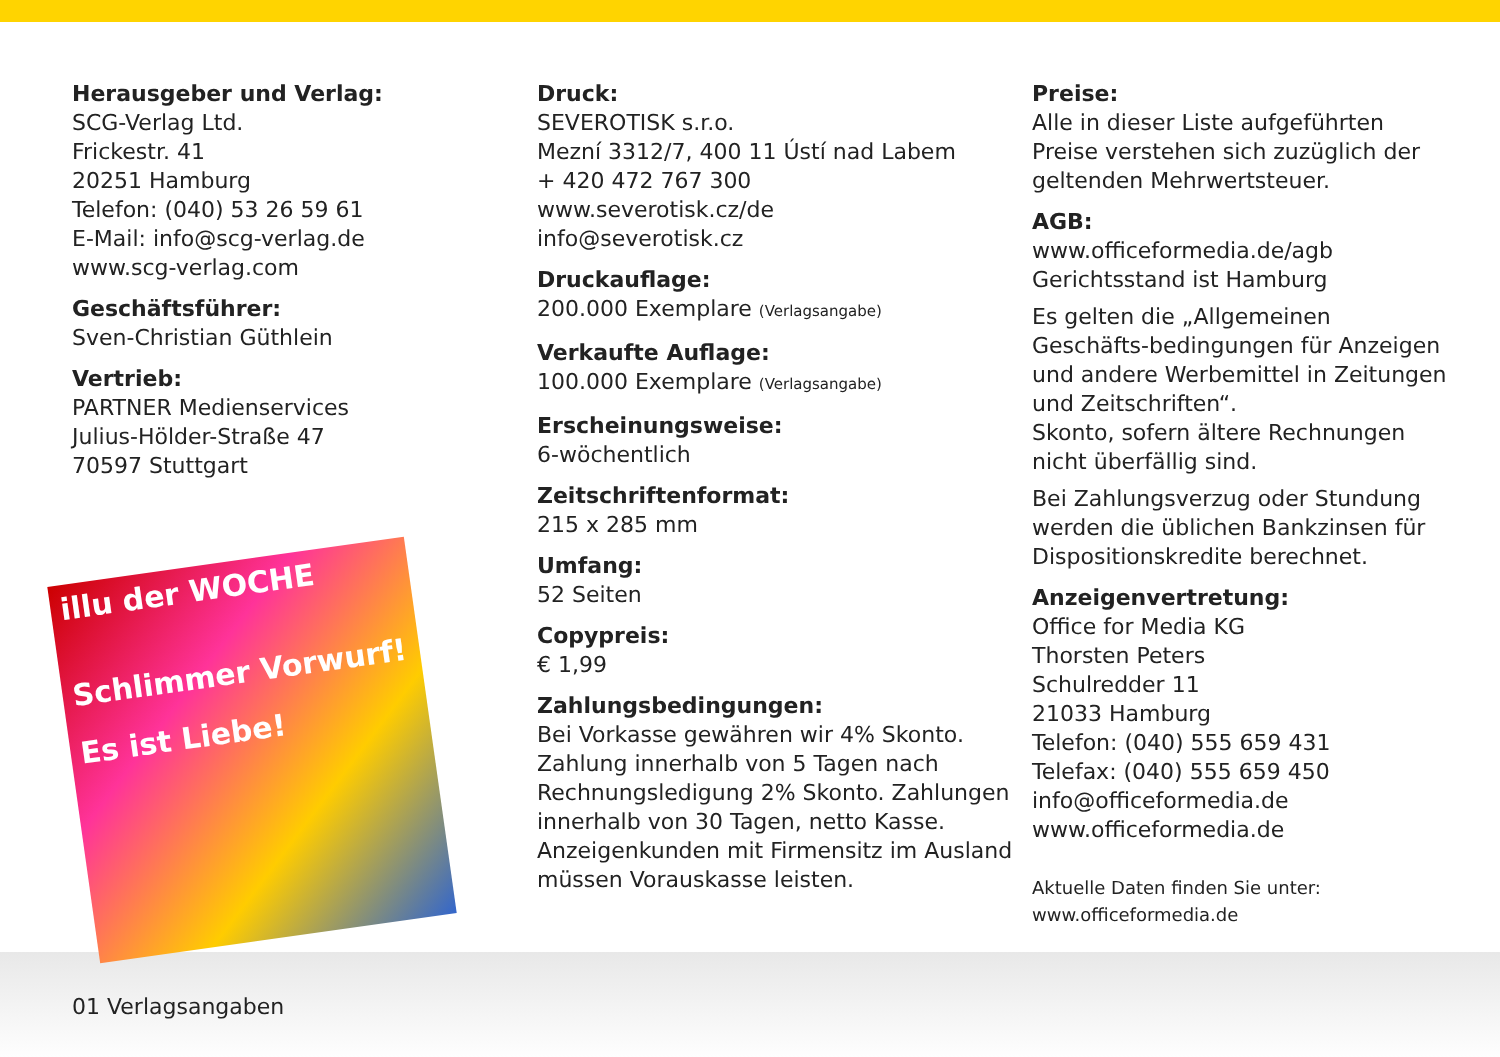Herausgeber und Verlag:
SCG-Verlag Ltd.
Frickestr. 41
20251 Hamburg
Telefon: (040) 53 26 59 61
E-Mail: info@scg-verlag.de
www.scg-verlag.com
Geschäftsführer:
Sven-Christian Güthlein
Vertrieb:
PARTNER Medienservices
Julius-Hölder-Straße 47
70597 Stuttgart
illu der WOCHE
Schlimmer Vorwurf!
Es ist Liebe!
Druck:
SEVEROTISK s.r.o.
Mezní 3312/7, 400 11 Ústí nad Labem
+ 420 472 767 300
www.severotisk.cz/de
info@severotisk.cz
Druckauflage:
200.000 Exemplare (Verlagsangabe)
Verkaufte Auflage:
100.000 Exemplare (Verlagsangabe)
Erscheinungsweise:
6-wöchentlich
Zeitschriftenformat:
215 x 285 mm
Umfang:
52 Seiten
Copypreis:
€ 1,99
Zahlungsbedingungen:
Bei Vorkasse gewähren wir 4% Skonto. Zahlung innerhalb von 5 Tagen nach Rechnungsledigung 2% Skonto. Zahlungen innerhalb von 30 Tagen, netto Kasse. Anzeigenkunden mit Firmensitz im Ausland müssen Vorauskasse leisten.
Preise:
Alle in dieser Liste aufgeführten Preise verstehen sich zuzüglich der geltenden Mehrwertsteuer.
AGB:
www.officeformedia.de/agb
Gerichtsstand ist Hamburg
Es gelten die „Allgemeinen Geschäfts-bedingungen für Anzeigen und andere Werbemittel in Zeitungen und Zeitschriften“.
Skonto, sofern ältere Rechnungen nicht überfällig sind.
Bei Zahlungsverzug oder Stundung werden die üblichen Bankzinsen für Dispositionskredite berechnet.
Anzeigenvertretung:
Office for Media KG
Thorsten Peters
Schulredder 11
21033 Hamburg
Telefon: (040) 555 659 431
Telefax: (040) 555 659 450
info@officeformedia.de
www.officeformedia.de
Aktuelle Daten finden Sie unter:
www.officeformedia.de
01 Verlagsangaben